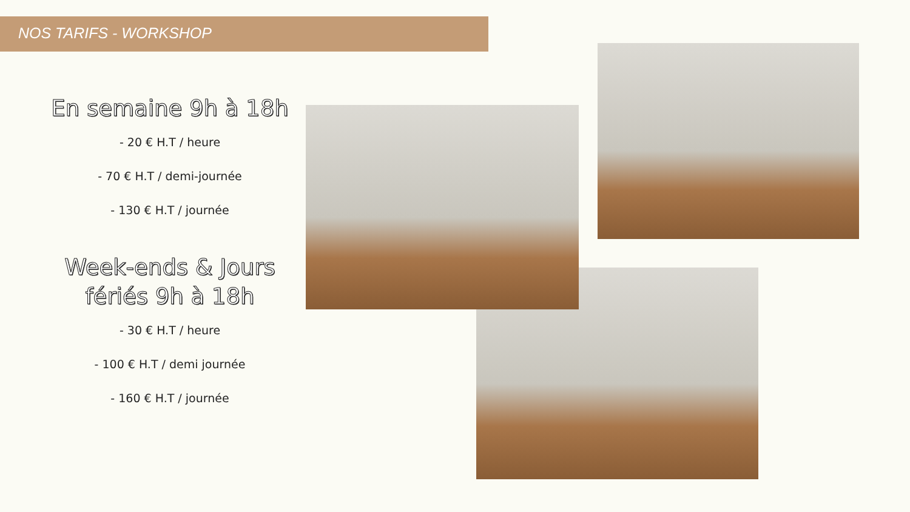NOS TARIFS - WORKSHOP
En semaine 9h à 18h
- 20 € H.T / heure
- 70 € H.T / demi-journée
- 130 € H.T / journée
Week-ends & Jours fériés 9h à 18h
- 30 € H.T / heure
- 100 € H.T / demi journée
- 160 € H.T / journée